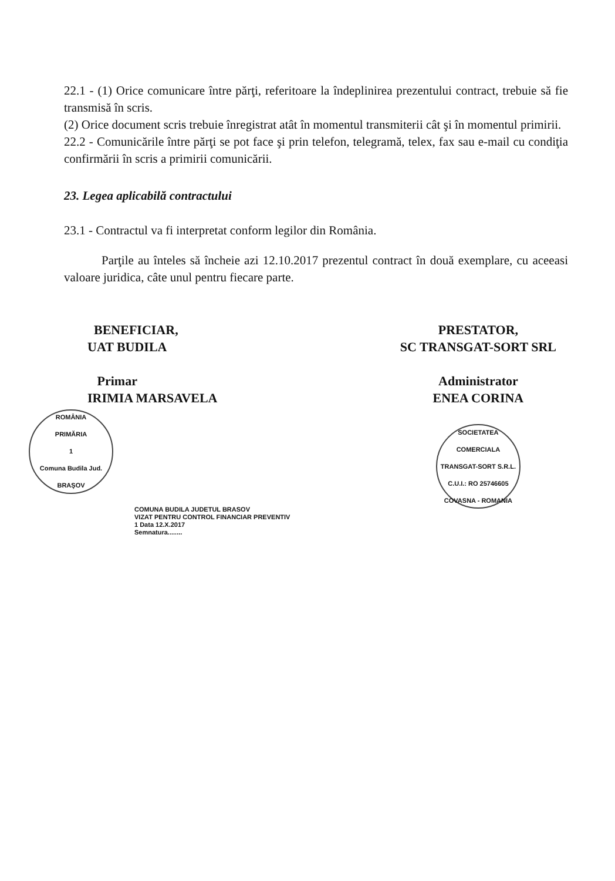22.1 - (1) Orice comunicare între părţi, referitoare la îndeplinirea prezentului contract, trebuie să fie transmisă în scris.
(2) Orice document scris trebuie înregistrat atât în momentul transmiterii cât şi în momentul primirii.
22.2 - Comunicările între părţi se pot face şi prin telefon, telegramă, telex, fax sau e-mail cu condiţia confirmării în scris a primirii comunicării.
23. Legea aplicabilă contractului
23.1 - Contractul va fi interpretat conform legilor din România.
Parţile au înteles să încheie azi 12.10.2017 prezentul contract în două exemplare, cu aceeasi valoare juridica, câte unul pentru fiecare parte.
BENEFICIAR,
UAT BUDILA
Primar
IRIMIA MARSAVELA
ROMÂNIA
PRIMĂRIA
1
Comuna Budila Jud. BRAŞOV
COMUNA BUDILA JUDETUL BRASOV
VIZAT PENTRU CONTROL FINANCIAR PREVENTIV
1 Data 12.X.2017
Semnatura........
PRESTATOR,
SC TRANSGAT-SORT SRL
Administrator
ENEA CORINA
SOCIETATEA COMERCIALA
TRANSGAT-SORT S.R.L.
C.U.I.: RO 25746605
COVASNA - ROMANIA